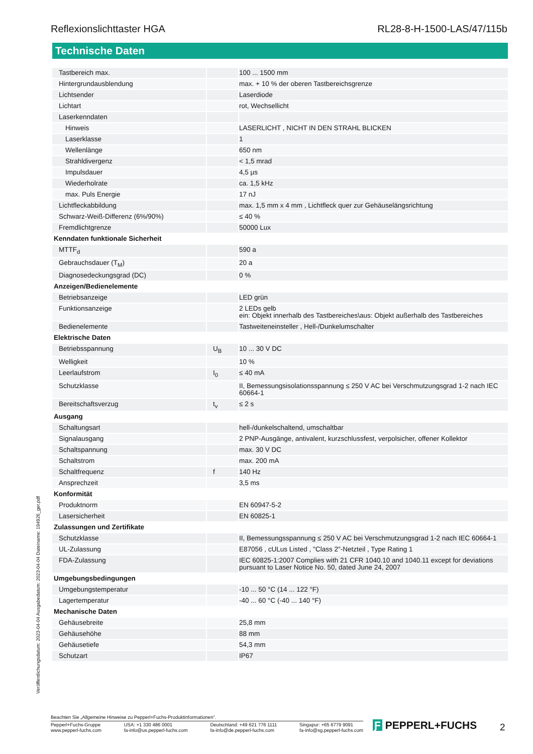Reflexionslichttaster HGA RL28-8-H-1500-LAS/47/115b
Technische Daten
| Tastbereich max. | | 100 ... 1500 mm |
| Hintergrundausblendung | | max. + 10 % der oberen Tastbereichsgrenze |
| Lichtsender | | Laserdiode |
| Lichtart | | rot, Wechsellicht |
| Laserkenndaten | | |
| Hinweis | | LASERLICHT , NICHT IN DEN STRAHL BLICKEN |
| Laserklasse | | 1 |
| Wellenlänge | | 650 nm |
| Strahldivergenz | | < 1,5 mrad |
| Impulsdauer | | 4,5 µs |
| Wiederholrate | | ca. 1,5 kHz |
| max. Puls Energie | | 17 nJ |
| Lichtfleckabbildung | | max. 1,5 mm x 4 mm , Lichtfleck quer zur Gehäuselängsrichtung |
| Schwarz-Weiß-Differenz (6%/90%) | | ≤ 40 % |
| Fremdlichtgrenze | | 50000 Lux |
| Kenndaten funktionale Sicherheit | | |
| MTTF<sub>d</sub> | | 590 a |
| Gebrauchsdauer (T<sub>M</sub>) | | 20 a |
| Diagnosedeckungsgrad (DC) | | 0 % |
| Anzeigen/Bedienelemente | | |
| Betriebsanzeige | | LED grün |
| Funktionsanzeige | | 2 LEDs gelb ein: Objekt innerhalb des Tastbereiches\aus: Objekt außerhalb des Tastbereiches |
| Bedienelemente | | Tastweiteneinsteller , Hell-/Dunkelumschalter |
| Elektrische Daten | | |
| Betriebsspannung | U<sub>B</sub> | 10 ... 30 V DC |
| Welligkeit | | 10 % |
| Leerlaufstrom | I<sub>0</sub> | ≤ 40 mA |
| Schutzklasse | | II, Bemessungsisolationsspannung ≤ 250 V AC bei Verschmutzungsgrad 1-2 nach IEC 60664-1 |
| Bereitschaftsverzug | t<sub>v</sub> | ≤ 2 s |
| Ausgang | | |
| Schaltungsart | | hell-/dunkelschaltend, umschaltbar |
| Signalausgang | | 2 PNP-Ausgänge, antivalent, kurzschlussfest, verpolsicher, offener Kollektor |
| Schaltspannung | | max. 30 V DC |
| Schaltstrom | | max. 200 mA |
| Schaltfrequenz | f | 140 Hz |
| Ansprechzeit | | 3,5 ms |
| Konformität | | |
| Produktnorm | | EN 60947-5-2 |
| Lasersicherheit | | EN 60825-1 |
| Zulassungen und Zertifikate | | |
| Schutzklasse | | II, Bemessungsspannung ≤ 250 V AC bei Verschmutzungsgrad 1-2 nach IEC 60664-1 |
| UL-Zulassung | | E87056 , cULus Listed , "Class 2"-Netzteil , Type Rating 1 |
| FDA-Zulassung | | IEC 60825-1:2007 Complies with 21 CFR 1040.10 and 1040.11 except for deviations pursuant to Laser Notice No. 50, dated June 24, 2007 |
| Umgebungsbedingungen | | |
| Umgebungstemperatur | | -10 ... 50 °C (14 ... 122 °F) |
| Lagertemperatur | | -40 ... 60 °C (-40 ... 140 °F) |
| Mechanische Daten | | |
| Gehäusebreite | | 25,8 mm |
| Gehäusehöhe | | 88 mm |
| Gehäusetiefe | | 54,3 mm |
| Schutzart | | IP67 |
Veröffentlichungsdatum: 2023-04-04 Ausgabedatum: 2023-04-04 Dateiname: 194926_ger.pdf
Beachten Sie „Allgemeine Hinweise zu Pepperl+Fuchs-Produktinformationen“.
Pepperl+Fuchs-Gruppe
www.pepperl-fuchs.com USA: +1 330 486 0001
fa-info@us.pepperl-fuchs.com Deutschland: +49 621 776 1111
fa-info@de.pepperl-fuchs.com Singapur: +65 6779 9091
fa-info@sg.pepperl-fuchs.com
Ƒ PEPPERL+FUCHS 2